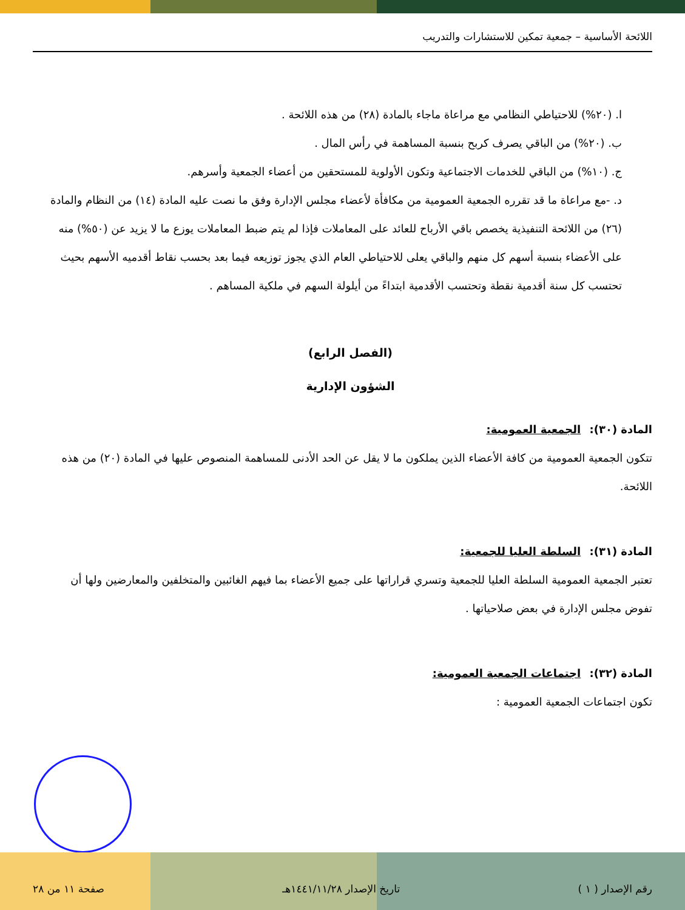اللائحة الأساسية – جمعية تمكين للاستشارات والتدريب
ا. (٢٠%) للاحتياطي النظامي مع مراعاة ماجاء بالمادة (٢٨) من هذه اللائحة .
ب. (٢٠%) من الباقي يصرف كربح بنسبة المساهمة في رأس المال .
ج. (١٠%) من الباقي للخدمات الاجتماعية وتكون الأولوية للمستحقين من أعضاء الجمعية وأسرهم.
د. -مع مراعاة ما قد تقرره الجمعية العمومية من مكافأة لأعضاء مجلس الإدارة وفق ما نصت عليه المادة (١٤) من النظام والمادة (٢٦) من اللائحة التنفيذية يخصص باقي الأرباح للعائد على المعاملات فإذا لم يتم ضبط المعاملات يوزع ما لا يزيد عن (٥٠%) منه على الأعضاء بنسبة أسهم كل منهم والباقي يعلى للاحتياطي العام الذي يجوز توزيعه فيما بعد بحسب نقاط أقدميه الأسهم بحيث تحتسب كل سنة أقدمية نقطة وتحتسب الأقدمية ابتداءً من أيلولة السهم في ملكية المساهم .
(الفصل الرابع)
الشؤون الإدارية
المادة (٣٠): الجمعية العمومية:
تتكون الجمعية العمومية من كافة الأعضاء الذين يملكون ما لا يقل عن الحد الأدنى للمساهمة المنصوص عليها في المادة (٢٠) من هذه اللائحة.
المادة (٣١): السلطة العليا للجمعية:
تعتبر الجمعية العمومية السلطة العليا للجمعية وتسري قراراتها على جميع الأعضاء بما فيهم الغائبين والمتخلفين والمعارضين ولها أن تفوض مجلس الإدارة في بعض صلاحياتها .
المادة (٣٢): اجتماعات الجمعية العمومية:
تكون اجتماعات الجمعية العمومية :
رقم الإصدار ( ١ ) تاريخ الإصدار ١٤٤١/١١/٢٨هـ صفحة ١١ من ٢٨